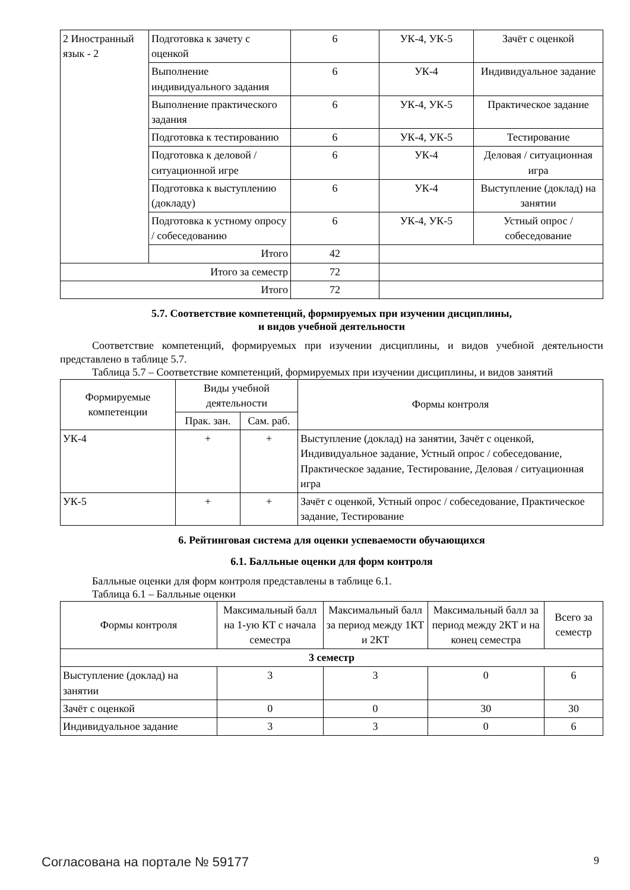| 2 Иностранный язык - 2 | Подготовка к зачету с оценкой | 6 | УК-4, УК-5 | Зачёт с оценкой |
| | Выполнение индивидуального задания | 6 | УК-4 | Индивидуальное задание |
| | Выполнение практического задания | 6 | УК-4, УК-5 | Практическое задание |
| | Подготовка к тестированию | 6 | УК-4, УК-5 | Тестирование |
| | Подготовка к деловой / ситуационной игре | 6 | УК-4 | Деловая / ситуационная игра |
| | Подготовка к выступлению (докладу) | 6 | УК-4 | Выступление (доклад) на занятии |
| | Подготовка к устному опросу / собеседованию | 6 | УК-4, УК-5 | Устный опрос / собеседование |
| | Итого | 42 | | |
| Итого за семестр | | 72 | | |
| Итого | | 72 | | |
5.7. Соответствие компетенций, формируемых при изучении дисциплины,
и видов учебной деятельности
Соответствие компетенций, формируемых при изучении дисциплины, и видов учебной деятельности представлено в таблице 5.7.
Таблица 5.7 – Соответствие компетенций, формируемых при изучении дисциплины, и видов занятий
| Формируемые компетенции | Виды учебной деятельности | | Формы контроля |
| --- | --- | --- | --- |
| | Прак. зан. | Сам. раб. | |
| УК-4 | + | + | Выступление (доклад) на занятии, Зачёт с оценкой, Индивидуальное задание, Устный опрос / собеседование, Практическое задание, Тестирование, Деловая / ситуационная игра |
| УК-5 | + | + | Зачёт с оценкой, Устный опрос / собеседование, Практическое задание, Тестирование |
6. Рейтинговая система для оценки успеваемости обучающихся
6.1. Балльные оценки для форм контроля
Балльные оценки для форм контроля представлены в таблице 6.1.
Таблица 6.1 – Балльные оценки
| Формы контроля | Максимальный балл на 1-ую КТ с начала семестра | Максимальный балл за период между 1КТ и 2КТ | Максимальный балл за период между 2КТ и на конец семестра | Всего за семестр |
| --- | --- | --- | --- | --- |
| 3 семестр | | | | |
| Выступление (доклад) на занятии | 3 | 3 | 0 | 6 |
| Зачёт с оценкой | 0 | 0 | 30 | 30 |
| Индивидуальное задание | 3 | 3 | 0 | 6 |
Согласована на портале № 59177 9